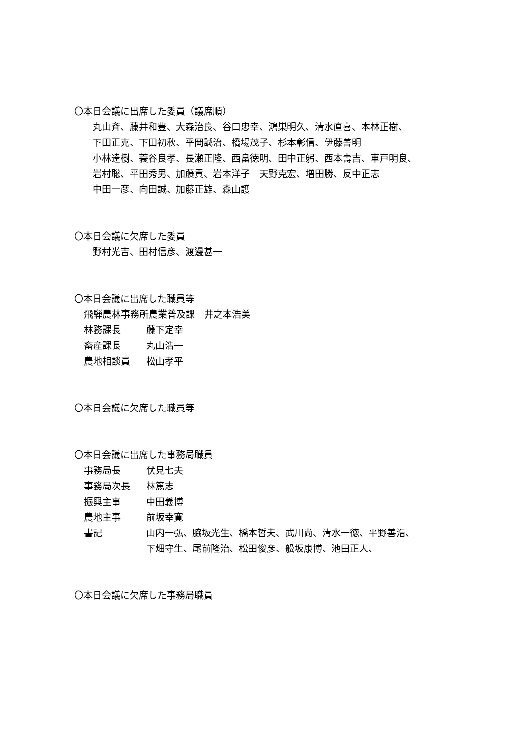〇本日会議に出席した委員（議席順）
丸山斉、藤井和豊、大森治良、谷口忠幸、鴻巣明久、清水直喜、本林正樹、
下田正克、下田初秋、平岡誠治、橋場茂子、杉本彰信、伊藤善明
小林達樹、蓑谷良孝、長瀬正隆、西畠徳明、田中正躬、西本壽吉、車戸明良、
岩村聡、平田秀男、加藤貢、岩本洋子　天野克宏、増田勝、反中正志
中田一彦、向田誠、加藤正雄、森山護
〇本日会議に欠席した委員
野村光吉、田村信彦、渡邊甚一
〇本日会議に出席した職員等
飛騨農林事務所農業普及課　井之本浩美
林務課長 藤下定幸
畜産課長 丸山浩一
農地相談員 松山孝平
〇本日会議に欠席した職員等
〇本日会議に出席した事務局職員
事務局長 伏見七夫
事務局次長 林篤志
振興主事 中田義博
農地主事 前坂幸寛
書記 山内一弘、脇坂光生、橋本哲夫、武川尚、清水一徳、平野善浩、
下畑守生、尾前隆治、松田俊彦、舩坂康博、池田正人、
〇本日会議に欠席した事務局職員